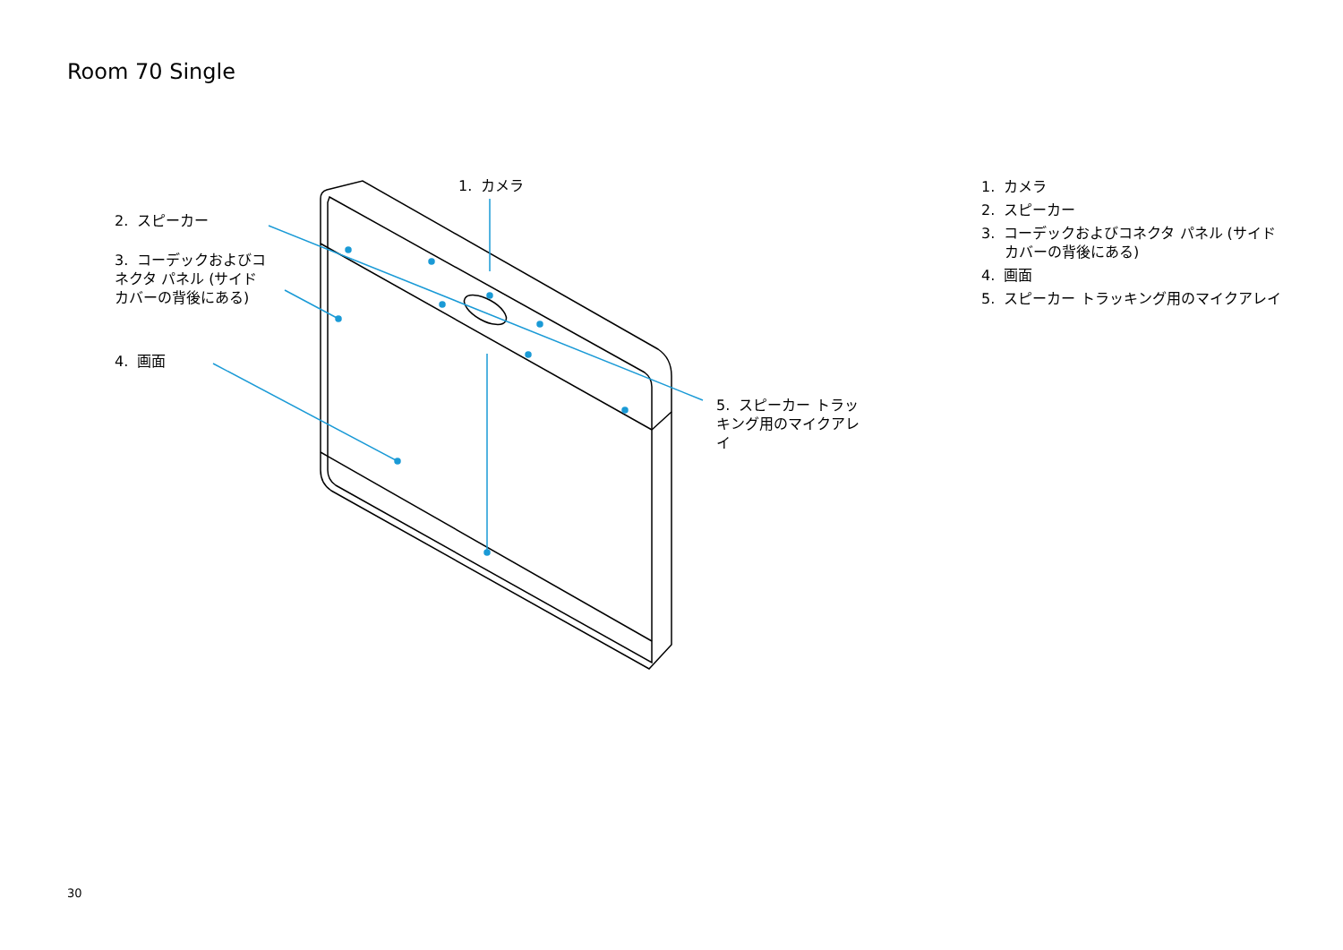Room 70 Single
1. カメラ
2. スピーカー
3. コーデックおよびコネクタ パネル (サイド カバーの背後にある)
4. 画面
5. スピーカー トラッキング用のマイクアレイ
1. カメラ
2. スピーカー
3. コーデックおよびコネクタ パネル (サイド カバーの背後にある)
4. 画面
5. スピーカー トラッキング用のマイクアレイ
30